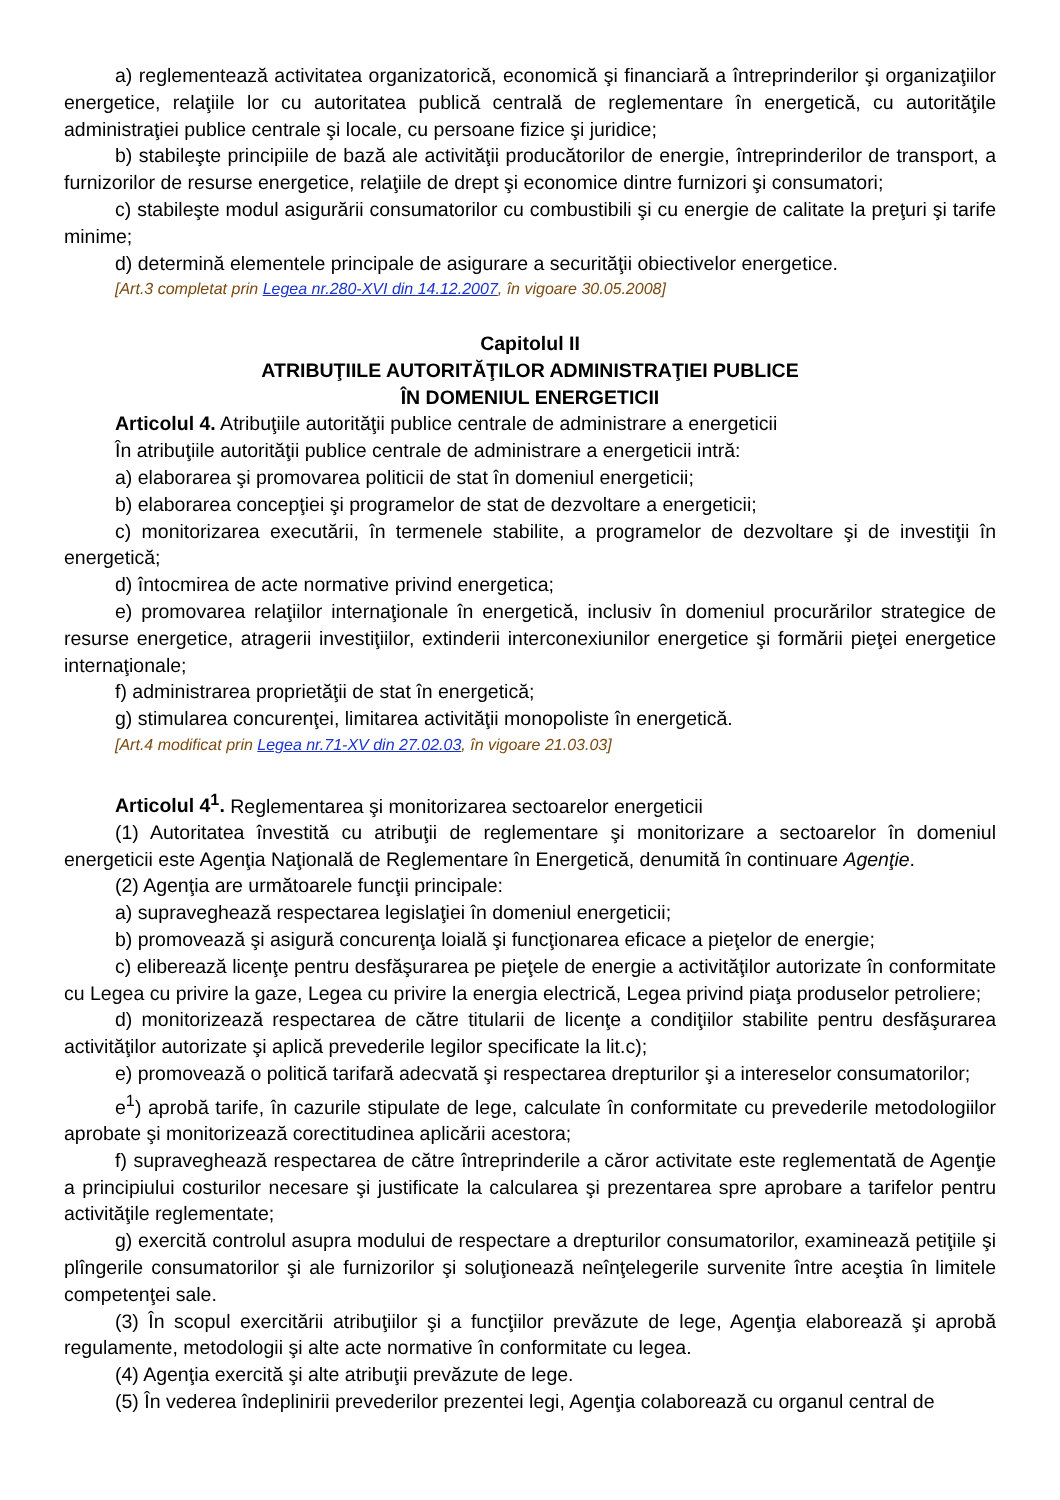a) reglementează activitatea organizatorică, economică şi financiară a întreprinderilor şi organizaţiilor energetice, relaţiile lor cu autoritatea publică centrală de reglementare în energetică, cu autorităţile administraţiei publice centrale şi locale, cu persoane fizice şi juridice;
b) stabileşte principiile de bază ale activităţii producătorilor de energie, întreprinderilor de transport, a furnizorilor de resurse energetice, relaţiile de drept şi economice dintre furnizori şi consumatori;
c) stabileşte modul asigurării consumatorilor cu combustibili şi cu energie de calitate la preţuri şi tarife minime;
d) determină elementele principale de asigurare a securităţii obiectivelor energetice.
[Art.3 completat prin Legea nr.280-XVI din 14.12.2007, în vigoare 30.05.2008]
Capitolul II
ATRIBUŢIILE AUTORITĂŢILOR ADMINISTRAŢIEI PUBLICE
ÎN DOMENIUL ENERGETICII
Articolul 4. Atribuţiile autorităţii publice centrale de administrare a energeticii
În atribuţiile autorităţii publice centrale de administrare a energeticii intră:
a) elaborarea şi promovarea politicii de stat în domeniul energeticii;
b) elaborarea concepţiei şi programelor de stat de dezvoltare a energeticii;
c) monitorizarea executării, în termenele stabilite, a programelor de dezvoltare şi de investiţii în energetică;
d) întocmirea de acte normative privind energetica;
e) promovarea relaţiilor internaţionale în energetică, inclusiv în domeniul procurărilor strategice de resurse energetice, atragerii investiţiilor, extinderii interconexiunilor energetice şi formării pieţei energetice internaţionale;
f) administrarea proprietăţii de stat în energetică;
g) stimularea concurenţei, limitarea activităţii monopoliste în energetică.
[Art.4 modificat prin Legea nr.71-XV din 27.02.03, în vigoare 21.03.03]
Articolul 4<sup>1</sup>. Reglementarea şi monitorizarea sectoarelor energeticii
(1) Autoritatea învestită cu atribuţii de reglementare şi monitorizare a sectoarelor în domeniul energeticii este Agenţia Naţională de Reglementare în Energetică, denumită în continuare Agenţie.
(2) Agenţia are următoarele funcţii principale:
a) supraveghează respectarea legislaţiei în domeniul energeticii;
b) promovează şi asigură concurenţa loială şi funcţionarea eficace a pieţelor de energie;
c) eliberează licenţe pentru desfăşurarea pe pieţele de energie a activităţilor autorizate în conformitate cu Legea cu privire la gaze, Legea cu privire la energia electrică, Legea privind piaţa produselor petroliere;
d) monitorizează respectarea de către titularii de licenţe a condiţiilor stabilite pentru desfăşurarea activităţilor autorizate şi aplică prevederile legilor specificate la lit.c);
e) promovează o politică tarifară adecvată şi respectarea drepturilor şi a intereselor consumatorilor;
e<sup>1</sup>) aprobă tarife, în cazurile stipulate de lege, calculate în conformitate cu prevederile metodologiilor aprobate şi monitorizează corectitudinea aplicării acestora;
f) supraveghează respectarea de către întreprinderile a căror activitate este reglementată de Agenţie a principiului costurilor necesare şi justificate la calcularea şi prezentarea spre aprobare a tarifelor pentru activităţile reglementate;
g) exercită controlul asupra modului de respectare a drepturilor consumatorilor, examinează petiţiile şi plîngerile consumatorilor şi ale furnizorilor şi soluţionează neînţelegerile survenite între aceştia în limitele competenţei sale.
(3) În scopul exercitării atribuţiilor şi a funcţiilor prevăzute de lege, Agenţia elaborează şi aprobă regulamente, metodologii şi alte acte normative în conformitate cu legea.
(4) Agenţia exercită şi alte atribuţii prevăzute de lege.
(5) În vederea îndeplinirii prevederilor prezentei legi, Agenţia colaborează cu organul central de